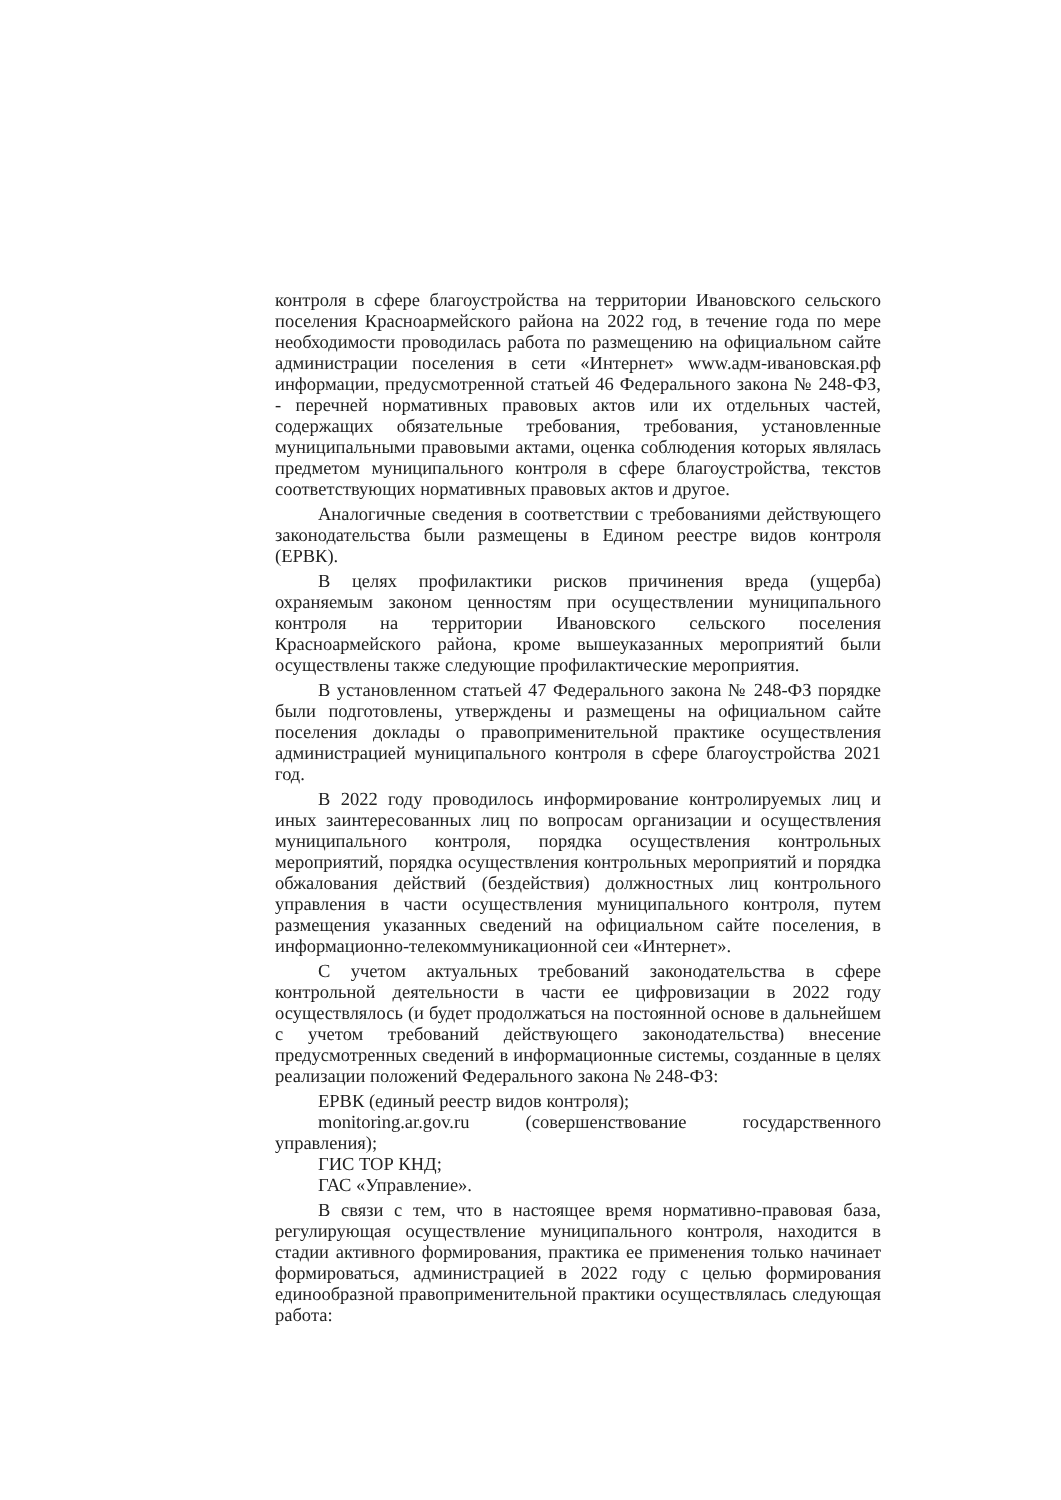контроля в сфере благоустройства на территории Ивановского сельского поселения Красноармейского района на 2022 год, в течение года по мере необходимости проводилась работа по размещению на официальном сайте администрации поселения в сети «Интернет» www.адм-ивановская.рф информации, предусмотренной статьей 46 Федерального закона № 248-ФЗ, - перечней нормативных правовых актов или их отдельных частей, содержащих обязательные требования, требования, установленные муниципальными правовыми актами, оценка соблюдения которых являлась предметом муниципального контроля в сфере благоустройства, текстов соответствующих нормативных правовых актов и другое.
Аналогичные сведения в соответствии с требованиями действующего законодательства были размещены в Едином реестре видов контроля (ЕРВК).
В целях профилактики рисков причинения вреда (ущерба) охраняемым законом ценностям при осуществлении муниципального контроля на территории Ивановского сельского поселения Красноармейского района, кроме вышеуказанных мероприятий были осуществлены также следующие профилактические мероприятия.
В установленном статьей 47 Федерального закона № 248-ФЗ порядке были подготовлены, утверждены и размещены на официальном сайте поселения доклады о правоприменительной практике осуществления администрацией муниципального контроля в сфере благоустройства 2021 год.
В 2022 году проводилось информирование контролируемых лиц и иных заинтересованных лиц по вопросам организации и осуществления муниципального контроля, порядка осуществления контрольных мероприятий, порядка осуществления контрольных мероприятий и порядка обжалования действий (бездействия) должностных лиц контрольного управления в части осуществления муниципального контроля, путем размещения указанных сведений на официальном сайте поселения, в информационно-телекоммуникационной сеи «Интернет».
С учетом актуальных требований законодательства в сфере контрольной деятельности в части ее цифровизации в 2022 году осуществлялось (и будет продолжаться на постоянной основе в дальнейшем с учетом требований действующего законодательства) внесение предусмотренных сведений в информационные системы, созданные в целях реализации положений Федерального закона № 248-ФЗ:
ЕРВК (единый реестр видов контроля);
monitoring.ar.gov.ru (совершенствование государственного управления);
ГИС ТОР КНД;
ГАС «Управление».
В связи с тем, что в настоящее время нормативно-правовая база, регулирующая осуществление муниципального контроля, находится в стадии активного формирования, практика ее применения только начинает формироваться, администрацией в 2022 году с целью формирования единообразной правоприменительной практики осуществлялась следующая работа: